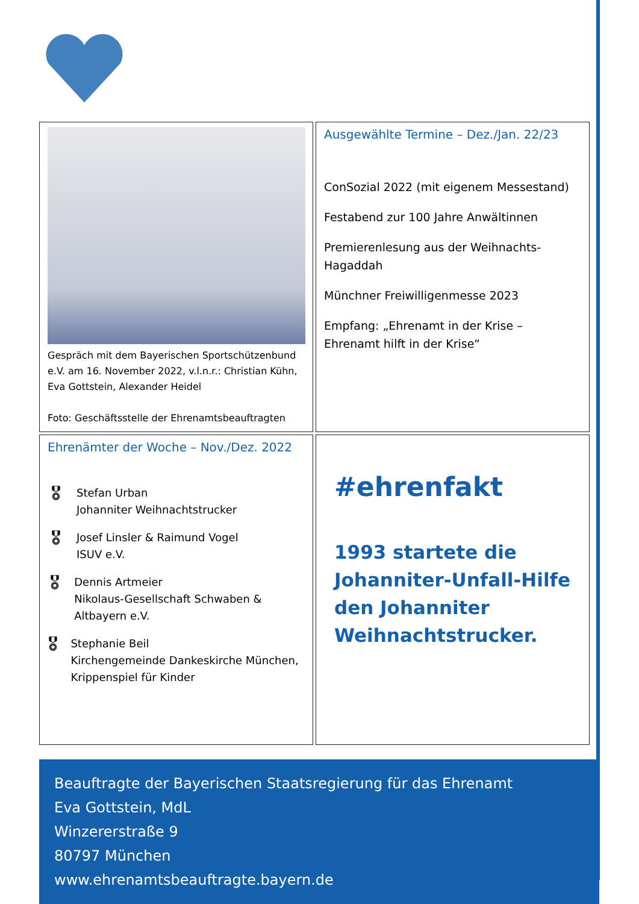Gespräch mit dem Bayerischen Sportschützenbund e.V. am 16. November 2022, v.l.n.r.: Christian Kühn, Eva Gottstein, Alexander Heidel
Foto: Geschäftsstelle der Ehrenamtsbeauftragten
Ausgewählte Termine – Dez./Jan. 22/23
ConSozial 2022 (mit eigenem Messestand)
Festabend zur 100 Jahre Anwältinnen
Premierenlesung aus der Weihnachts-Hagaddah
Münchner Freiwilligenmesse 2023
Empfang: „Ehrenamt in der Krise – Ehrenamt hilft in der Krise“
Ehrenämter der Woche – Nov./Dez. 2022
🎖
Stefan Urban
Johanniter Weihnachtstrucker
🎖
Josef Linsler & Raimund Vogel
ISUV e.V.
🎖
Dennis Artmeier
Nikolaus-Gesellschaft Schwaben & Altbayern e.V.
🎖
Stephanie Beil
Kirchengemeinde Dankeskirche München, Krippenspiel für Kinder
#ehrenfakt
1993 startete die Johanniter-Unfall-Hilfe den Johanniter Weihnachtstrucker.
Beauftragte der Bayerischen Staatsregierung für das Ehrenamt
Eva Gottstein, MdL
Winzererstraße 9
80797 München
www.ehrenamtsbeauftragte.bayern.de